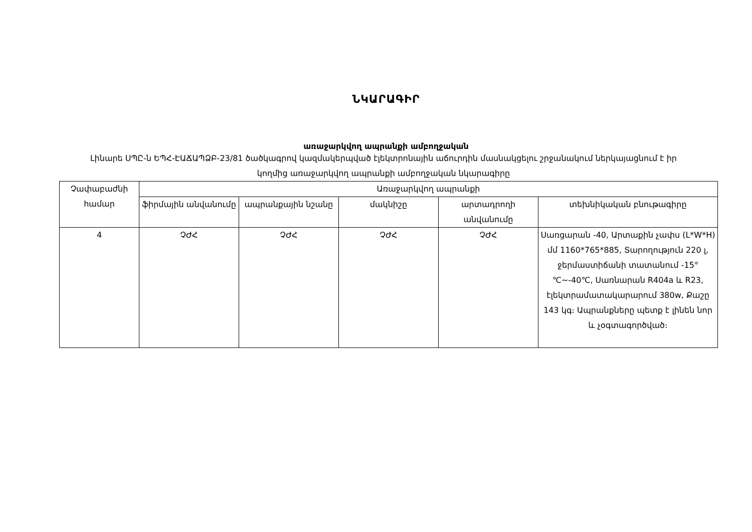ՆԿԱՐԱԳԻՐ
առաջարկվող ապրանքի ամբողջական
Լինարե ՍՊԸ-ն ԵՊՀ-ԷԱՃԱՊՁԲ-23/81 ծածկագրով կազմակերպված էլեկտրոնային աճուրդին մասնակցելու շրջանակում ներկայացնում է իր կողմից առաջարկվող ապրանքի ամբողջական նկարագիրը
| Չափաբաժնի համար | Առաջարկվող ապրանքի | | | | |
| --- | --- | --- | --- | --- | --- |
| | ֆիրմային անվանումը | ապրանքային նշանը | մակնիշը | արտադրողի անվանումը | տեխնիկական բնութագիրը |
| 4 | ՉԺՀ | ՉԺՀ | ՉԺՀ | ՉԺՀ | Սառցարան -40, Արտաքին չափս (L*W*H) մմ 1160*765*885, Տարողություն 220 լ, ջերմաստիճանի տատանում -15°℃~-40℃, Սառնարան R404a և R23, էլեկտրամատակարարում 380w, Քաշը 143 կգ։ Ապրանքները պետք է լինեն նոր և չօգտագործված։ |